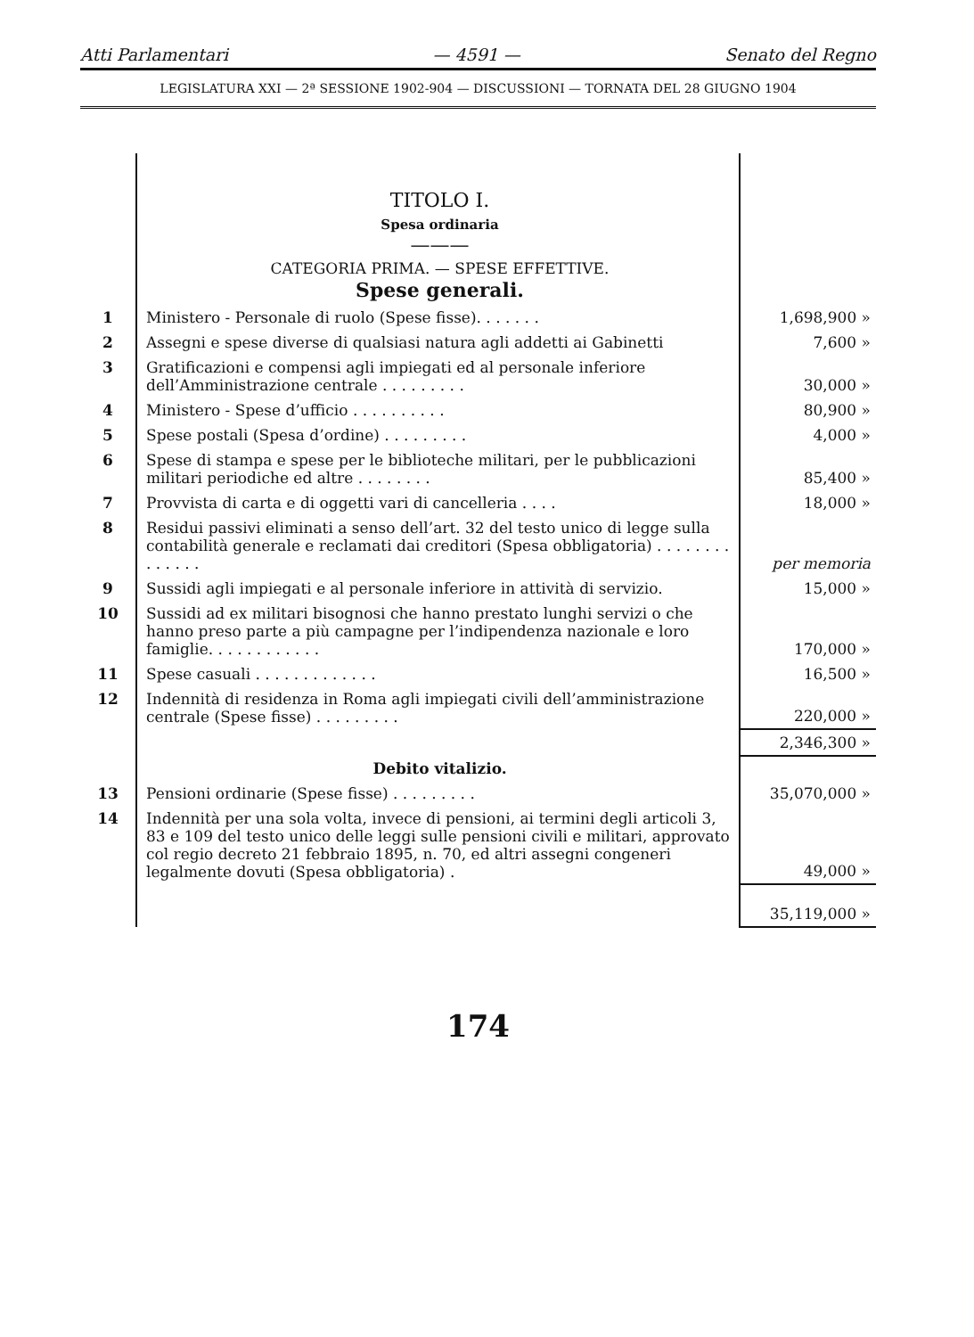Atti Parlamentari — 4591 — Senato del Regno
LEGISLATURA XXI — 2ª SESSIONE 1902-904 — DISCUSSIONI — TORNATA DEL 28 GIUGNO 1904
| | TITOLO I. Spesa ordinaria ——— CATEGORIA PRIMA. — SPESE EFFETTIVE. Spese generali. | |
| 1 | Ministero - Personale di ruolo (Spese fisse). . . . . . . | 1,698,900 » |
| 2 | Assegni e spese diverse di qualsiasi natura agli addetti ai Gabinetti | 7,600 » |
| 3 | Gratificazioni e compensi agli impiegati ed al personale inferiore dell’Amministrazione centrale . . . . . . . . . | 30,000 » |
| 4 | Ministero - Spese d’ufficio . . . . . . . . . . | 80,900 » |
| 5 | Spese postali (Spesa d’ordine) . . . . . . . . . | 4,000 » |
| 6 | Spese di stampa e spese per le biblioteche militari, per le pubblicazioni militari periodiche ed altre . . . . . . . . | 85,400 » |
| 7 | Provvista di carta e di oggetti vari di cancelleria . . . . | 18,000 » |
| 8 | Residui passivi eliminati a senso dell’art. 32 del testo unico di legge sulla contabilità generale e reclamati dai creditori (Spesa obbligatoria) . . . . . . . . . . . . . . | per memoria |
| 9 | Sussidi agli impiegati e al personale inferiore in attività di servizio. | 15,000 » |
| 10 | Sussidi ad ex militari bisognosi che hanno prestato lunghi servizi o che hanno preso parte a più campagne per l’indipendenza nazionale e loro famiglie. . . . . . . . . . . . | 170,000 » |
| 11 | Spese casuali . . . . . . . . . . . . . | 16,500 » |
| 12 | Indennità di residenza in Roma agli impiegati civili dell’amministrazione centrale (Spese fisse) . . . . . . . . . | 220,000 » |
| | | 2,346,300 » |
| | Debito vitalizio. | |
| 13 | Pensioni ordinarie (Spese fisse) . . . . . . . . . | 35,070,000 » |
| 14 | Indennità per una sola volta, invece di pensioni, ai termini degli articoli 3, 83 e 109 del testo unico delle leggi sulle pensioni civili e militari, approvato col regio decreto 21 febbraio 1895, n. 70, ed altri assegni congeneri legalmente dovuti (Spesa obbligatoria) . | 49,000 » |
| | | 35,119,000 » |
174